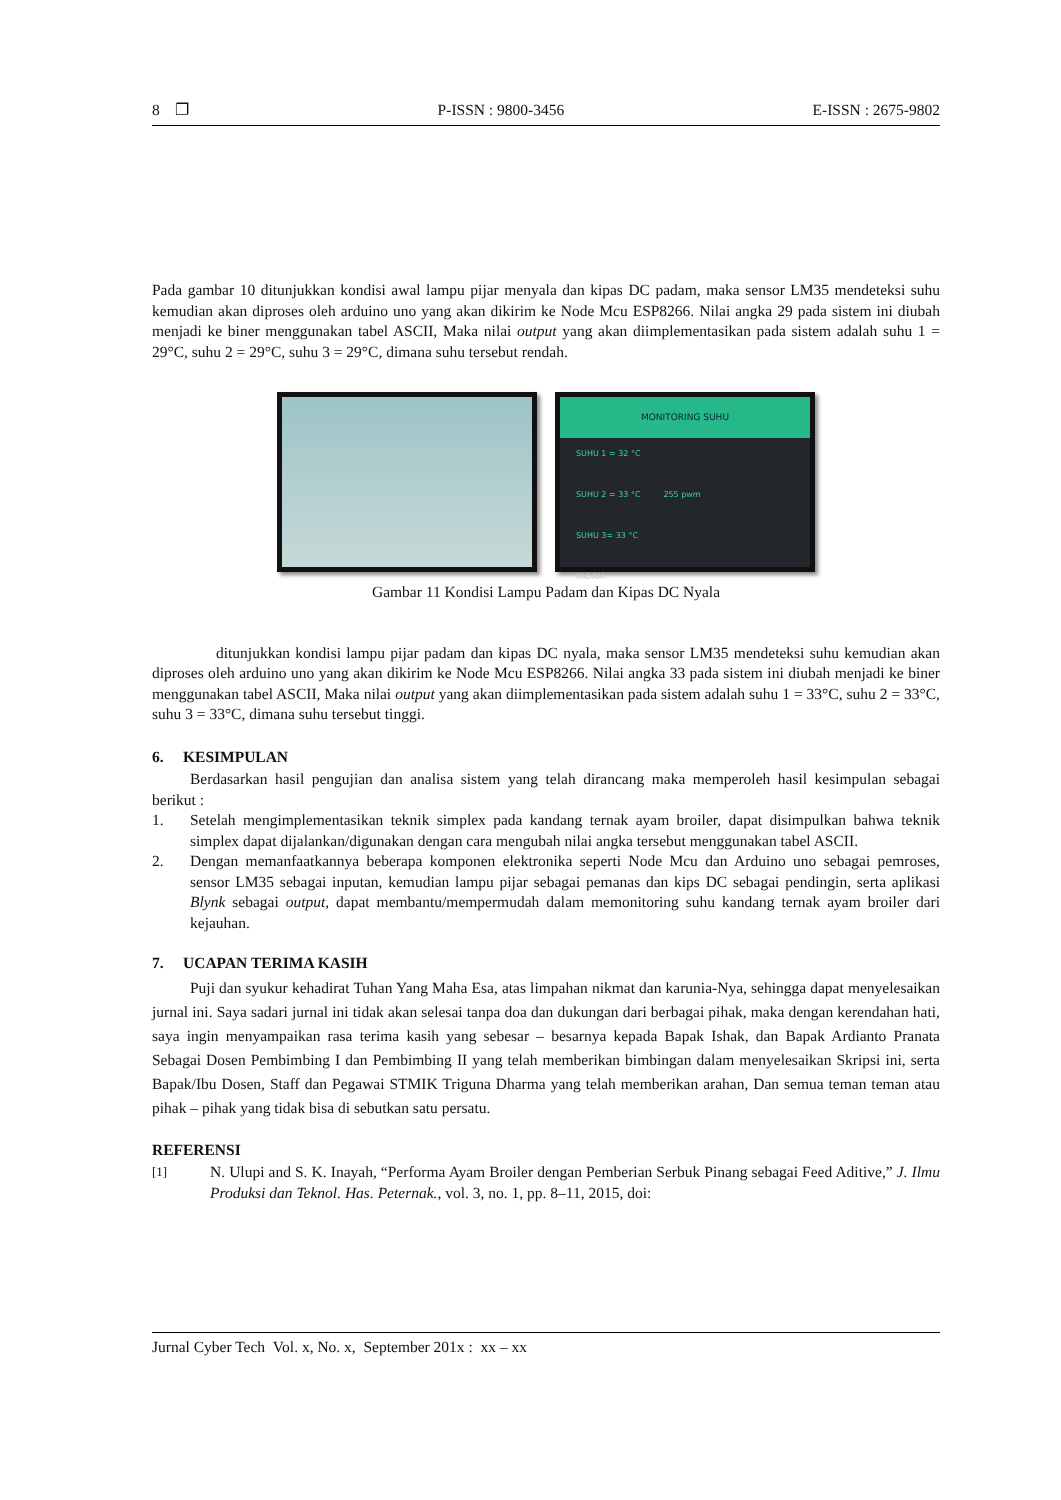8 ❐ P-ISSN : 9800-3456 E-ISSN : 2675-9802
Pada gambar 10 ditunjukkan kondisi awal lampu pijar menyala dan kipas DC padam, maka sensor LM35 mendeteksi suhu kemudian akan diproses oleh arduino uno yang akan dikirim ke Node Mcu ESP8266. Nilai angka 29 pada sistem ini diubah menjadi ke biner menggunakan tabel ASCII, Maka nilai output yang akan diimplementasikan pada sistem adalah suhu 1 = 29°C, suhu 2 = 29°C, suhu 3 = 29°C, dimana suhu tersebut rendah.
MONITORING SUHU
SUHU 1 = 32 °C
SUHU 2 = 33 °C 255 pwm
SUHU 3= 33 °C
PADAM
Gambar 11 Kondisi Lampu Padam dan Kipas DC Nyala
ditunjukkan kondisi lampu pijar padam dan kipas DC nyala, maka sensor LM35 mendeteksi suhu kemudian akan diproses oleh arduino uno yang akan dikirim ke Node Mcu ESP8266. Nilai angka 33 pada sistem ini diubah menjadi ke biner menggunakan tabel ASCII, Maka nilai output yang akan diimplementasikan pada sistem adalah suhu 1 = 33°C, suhu 2 = 33°C, suhu 3 = 33°C, dimana suhu tersebut tinggi.
6. KESIMPULAN
Berdasarkan hasil pengujian dan analisa sistem yang telah dirancang maka memperoleh hasil kesimpulan sebagai berikut :
1. Setelah mengimplementasikan teknik simplex pada kandang ternak ayam broiler, dapat disimpulkan bahwa teknik simplex dapat dijalankan/digunakan dengan cara mengubah nilai angka tersebut menggunakan tabel ASCII.
2. Dengan memanfaatkannya beberapa komponen elektronika seperti Node Mcu dan Arduino uno sebagai pemroses, sensor LM35 sebagai inputan, kemudian lampu pijar sebagai pemanas dan kips DC sebagai pendingin, serta aplikasi Blynk sebagai output, dapat membantu/mempermudah dalam memonitoring suhu kandang ternak ayam broiler dari kejauhan.
7. UCAPAN TERIMA KASIH
Puji dan syukur kehadirat Tuhan Yang Maha Esa, atas limpahan nikmat dan karunia-Nya, sehingga dapat menyelesaikan jurnal ini. Saya sadari jurnal ini tidak akan selesai tanpa doa dan dukungan dari berbagai pihak, maka dengan kerendahan hati, saya ingin menyampaikan rasa terima kasih yang sebesar – besarnya kepada Bapak Ishak, dan Bapak Ardianto Pranata Sebagai Dosen Pembimbing I dan Pembimbing II yang telah memberikan bimbingan dalam menyelesaikan Skripsi ini, serta Bapak/Ibu Dosen, Staff dan Pegawai STMIK Triguna Dharma yang telah memberikan arahan, Dan semua teman teman atau pihak – pihak yang tidak bisa di sebutkan satu persatu.
REFERENSI
[1] N. Ulupi and S. K. Inayah, “Performa Ayam Broiler dengan Pemberian Serbuk Pinang sebagai Feed Aditive,” J. Ilmu Produksi dan Teknol. Has. Peternak., vol. 3, no. 1, pp. 8–11, 2015, doi:
Jurnal Cyber Tech Vol. x, No. x, September 201x : xx – xx